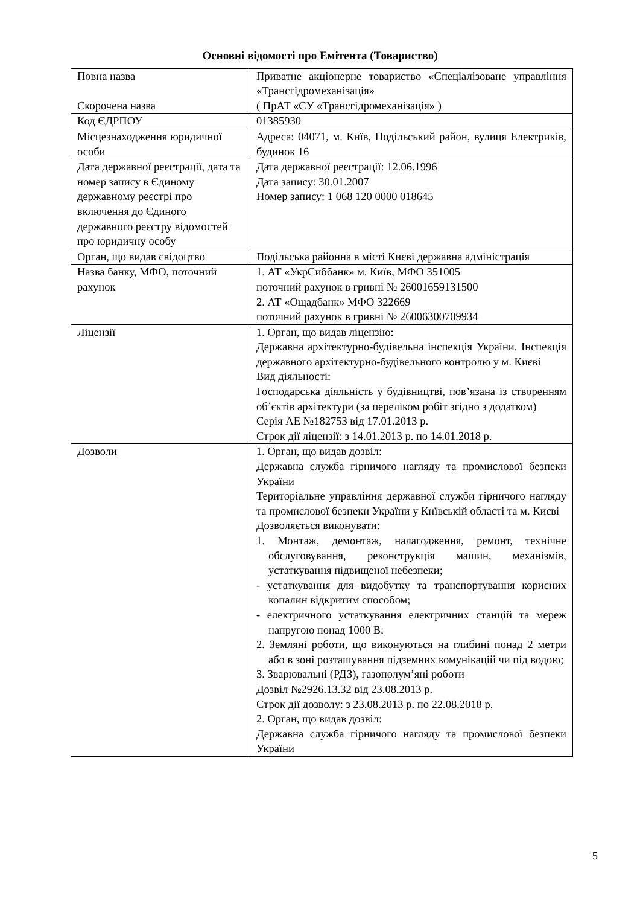Основні відомості про Емітента (Товариство)
| Повна назва Скорочена назва | Приватне акціонерне товариство «Спеціалізоване управління «Трансгідромеханізація» ( ПрАТ «СУ «Трансгідромеханізація» ) |
| Код ЄДРПОУ | 01385930 |
| Місцезнаходження юридичної особи | Адреса: 04071, м. Київ, Подільський район, вулиця Електриків, будинок 16 |
| Дата державної реєстрації, дата та номер запису в Єдиному державному реєстрі про включення до Єдиного державного реєстру відомостей про юридичну особу | Дата державної реєстрації: 12.06.1996 Дата запису: 30.01.2007 Номер запису: 1 068 120 0000 018645 |
| Орган, що видав свідоцтво | Подільська районна в місті Києві державна адміністрація |
| Назва банку, МФО, поточний рахунок | 1. АТ «УкрСиббанк» м. Київ, МФО 351005 поточний рахунок в гривні № 26001659131500 2. АТ «Ощадбанк» МФО 322669 поточний рахунок в гривні № 26006300709934 |
| Ліцензії | 1. Орган, що видав ліцензію: Державна архітектурно-будівельна інспекція України. Інспекція державного архітектурно-будівельного контролю у м. Києві Вид діяльності: Господарська діяльність у будівництві, пов’язана із створенням об’єктів архітектури (за переліком робіт згідно з додатком) Серія АЕ №182753 від 17.01.2013 р. Строк дії ліцензії: з 14.01.2013 р. по 14.01.2018 р. |
| Дозволи | 1. Орган, що видав дозвіл: Державна служба гірничого нагляду та промислової безпеки України Територіальне управління державної служби гірничого нагляду та промислової безпеки України у Київській області та м. Києві Дозволяється виконувати: 1. Монтаж, демонтаж, налагодження, ремонт, технічне обслуговування, реконструкція машин, механізмів, устаткування підвищеної небезпеки; - устаткування для видобутку та транспортування корисних копалин відкритим способом; - електричного устаткування електричних станцій та мереж напругою понад 1000 В; 2. Земляні роботи, що виконуються на глибині понад 2 метри або в зоні розташування підземних комунікацій чи під водою; 3. Зварювальні (РДЗ), газополум’яні роботи Дозвіл №2926.13.32 від 23.08.2013 р. Строк дії дозволу: з 23.08.2013 р. по 22.08.2018 р. 2. Орган, що видав дозвіл: Державна служба гірничого нагляду та промислової безпеки України |
5